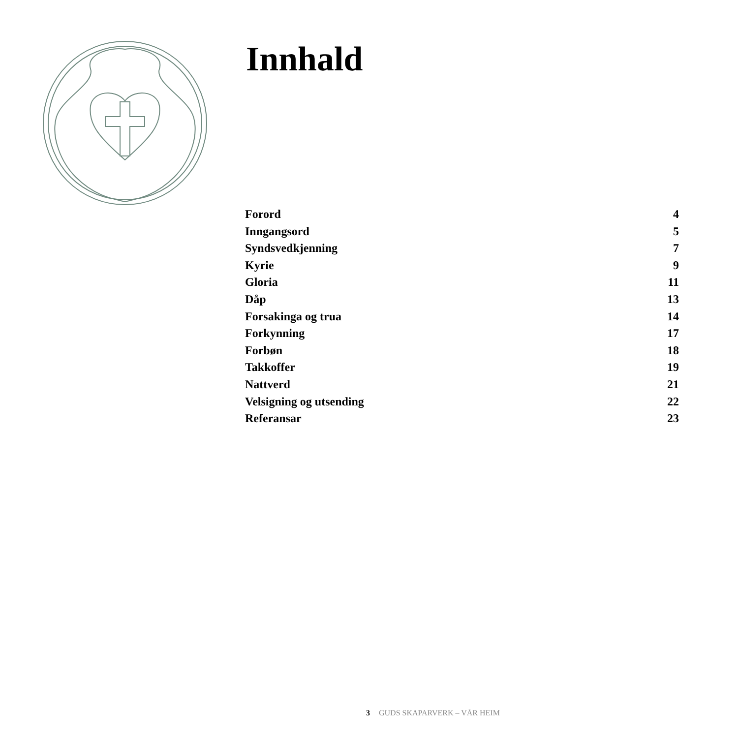Innhald
Forord 4
Inngangsord 5
Syndsvedkjenning 7
Kyrie 9
Gloria 11
Dåp 13
Forsakinga og trua 14
Forkynning 17
Forbøn 18
Takkoffer 19
Nattverd 21
Velsigning og utsending 22
Referansar 23
3 GUDS SKAPARVERK – VÅR HEIM